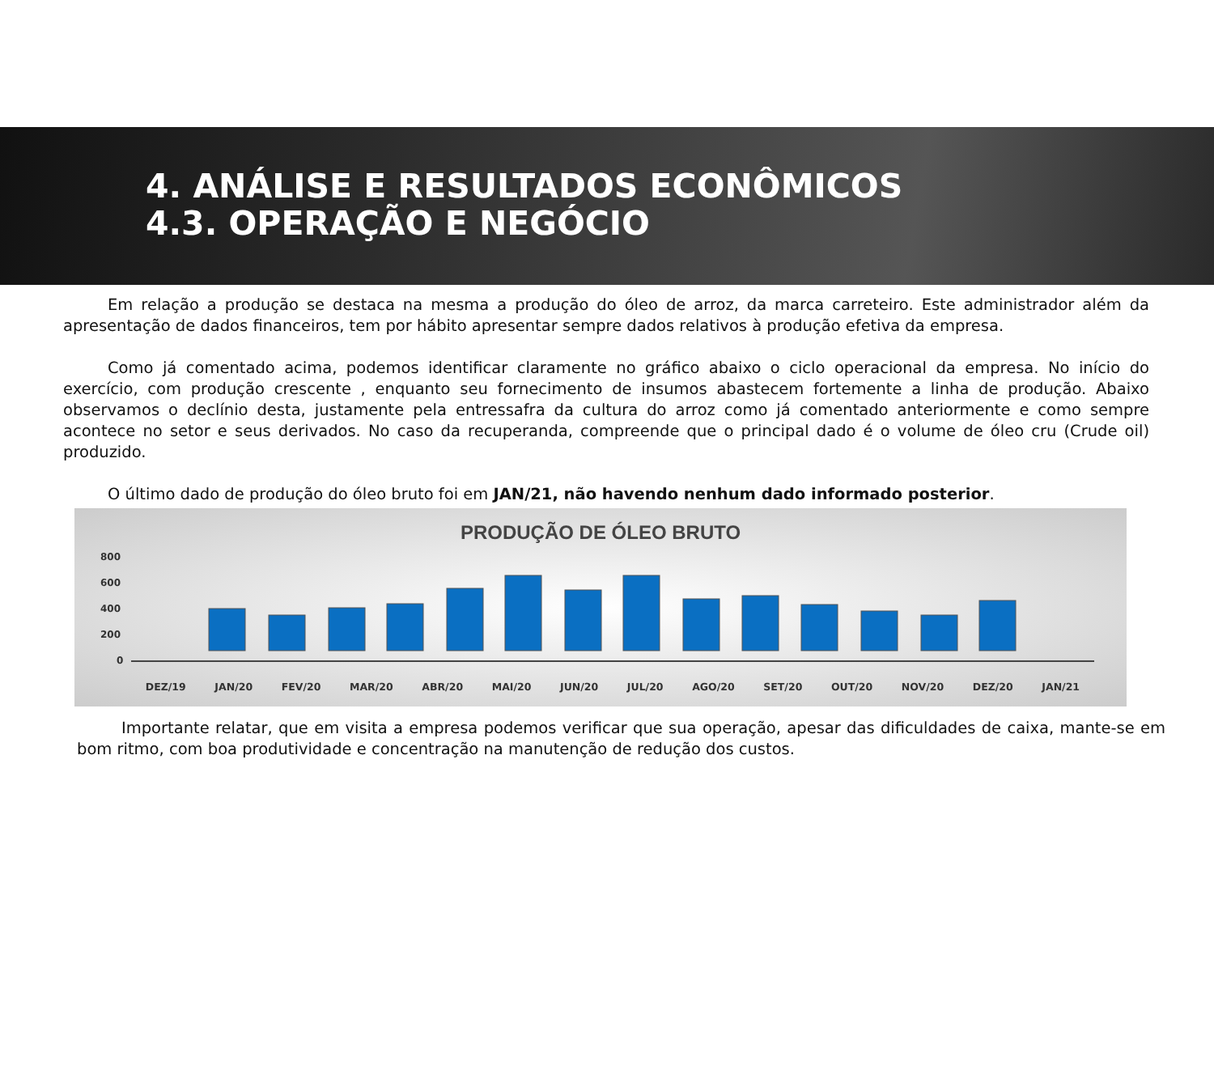4. ANÁLISE E RESULTADOS ECONÔMICOS
4.3. OPERAÇÃO E NEGÓCIO
Em relação a produção se destaca na mesma a produção do óleo de arroz, da marca carreteiro. Este administrador além da apresentação de dados financeiros, tem por hábito apresentar sempre dados relativos à produção efetiva da empresa.
Como já comentado acima, podemos identificar claramente no gráfico abaixo o ciclo operacional da empresa. No início do exercício, com produção crescente , enquanto seu fornecimento de insumos abastecem fortemente a linha de produção. Abaixo observamos o declínio desta, justamente pela entressafra da cultura do arroz como já comentado anteriormente e como sempre acontece no setor e seus derivados. No caso da recuperanda, compreende que o principal dado é o volume de óleo cru (Crude oil) produzido.
O último dado de produção do óleo bruto foi em JAN/21, não havendo nenhum dado informado posterior.
PRODUÇÃO DE ÓLEO BRUTO
800
600
400
200
0
DEZ/19 JAN/20 FEV/20 MAR/20 ABR/20 MAI/20 JUN/20 JUL/20 AGO/20 SET/20 OUT/20 NOV/20 DEZ/20 JAN/21
Importante relatar, que em visita a empresa podemos verificar que sua operação, apesar das dificuldades de caixa, mante-se em bom ritmo, com boa produtividade e concentração na manutenção de redução dos custos.